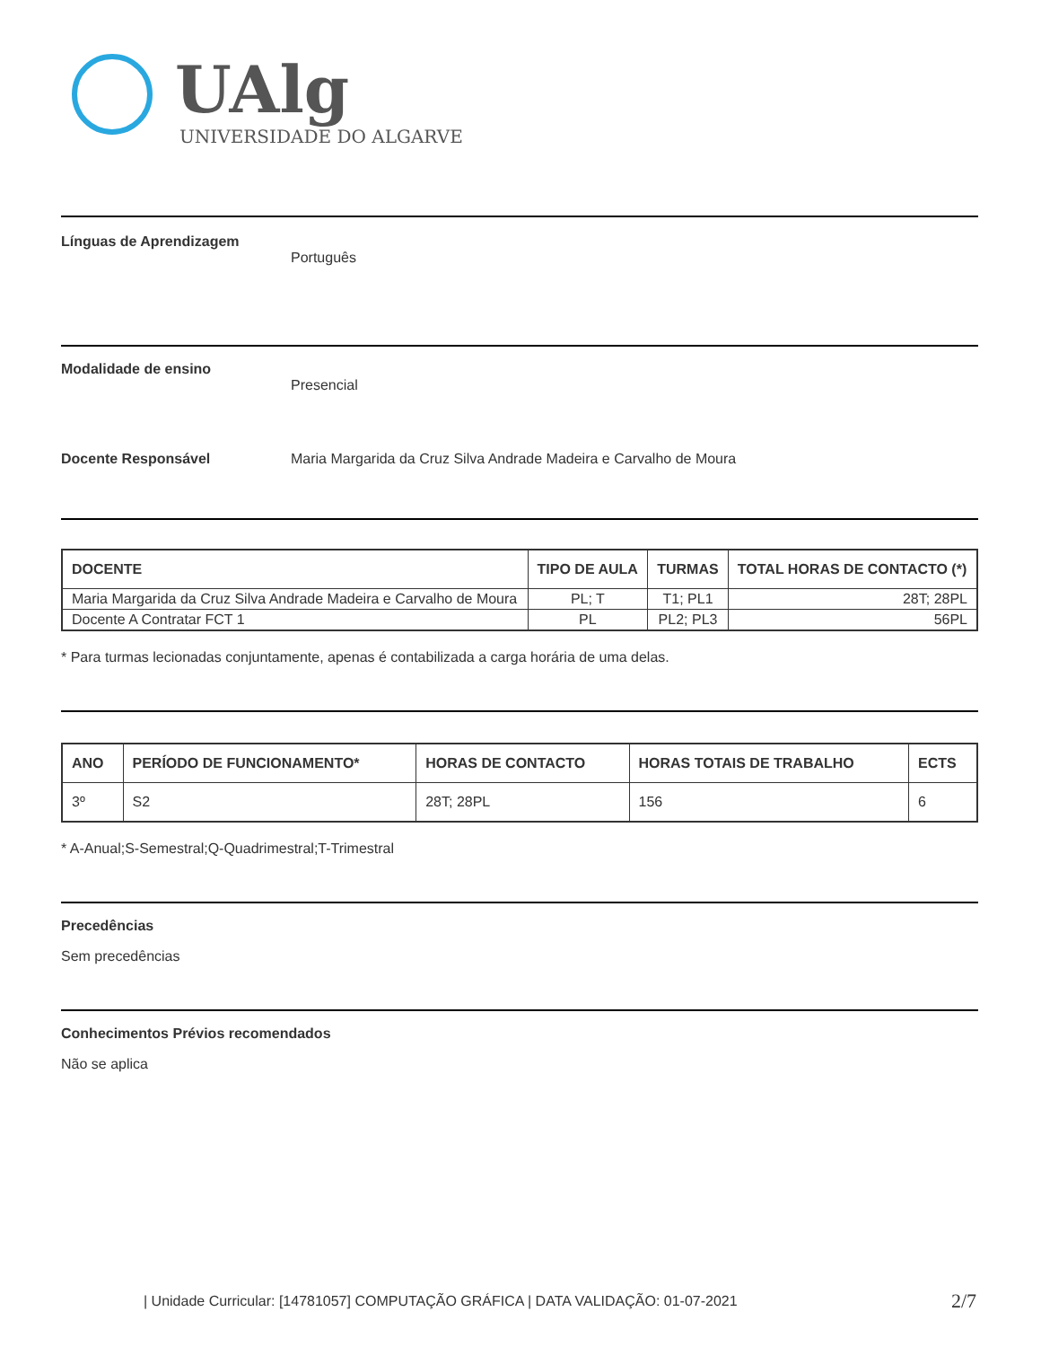UAlg
UNIVERSIDADE DO ALGARVE
Línguas de Aprendizagem
Português
Modalidade de ensino
Presencial
Docente Responsável Maria Margarida da Cruz Silva Andrade Madeira e Carvalho de Moura
| DOCENTE | TIPO DE AULA | TURMAS | TOTAL HORAS DE CONTACTO (*) |
| --- | --- | --- | --- |
| Maria Margarida da Cruz Silva Andrade Madeira e Carvalho de Moura | PL; T | T1; PL1 | 28T; 28PL |
| Docente A Contratar FCT 1 | PL | PL2; PL3 | 56PL |
* Para turmas lecionadas conjuntamente, apenas é contabilizada a carga horária de uma delas.
| ANO | PERÍODO DE FUNCIONAMENTO* | HORAS DE CONTACTO | HORAS TOTAIS DE TRABALHO | ECTS |
| --- | --- | --- | --- | --- |
| 3º | S2 | 28T; 28PL | 156 | 6 |
* A-Anual;S-Semestral;Q-Quadrimestral;T-Trimestral
Precedências
Sem precedências
Conhecimentos Prévios recomendados
Não se aplica
| Unidade Curricular: [14781057] COMPUTAÇÃO GRÁFICA | DATA VALIDAÇÃO: 01-07-2021
2/7